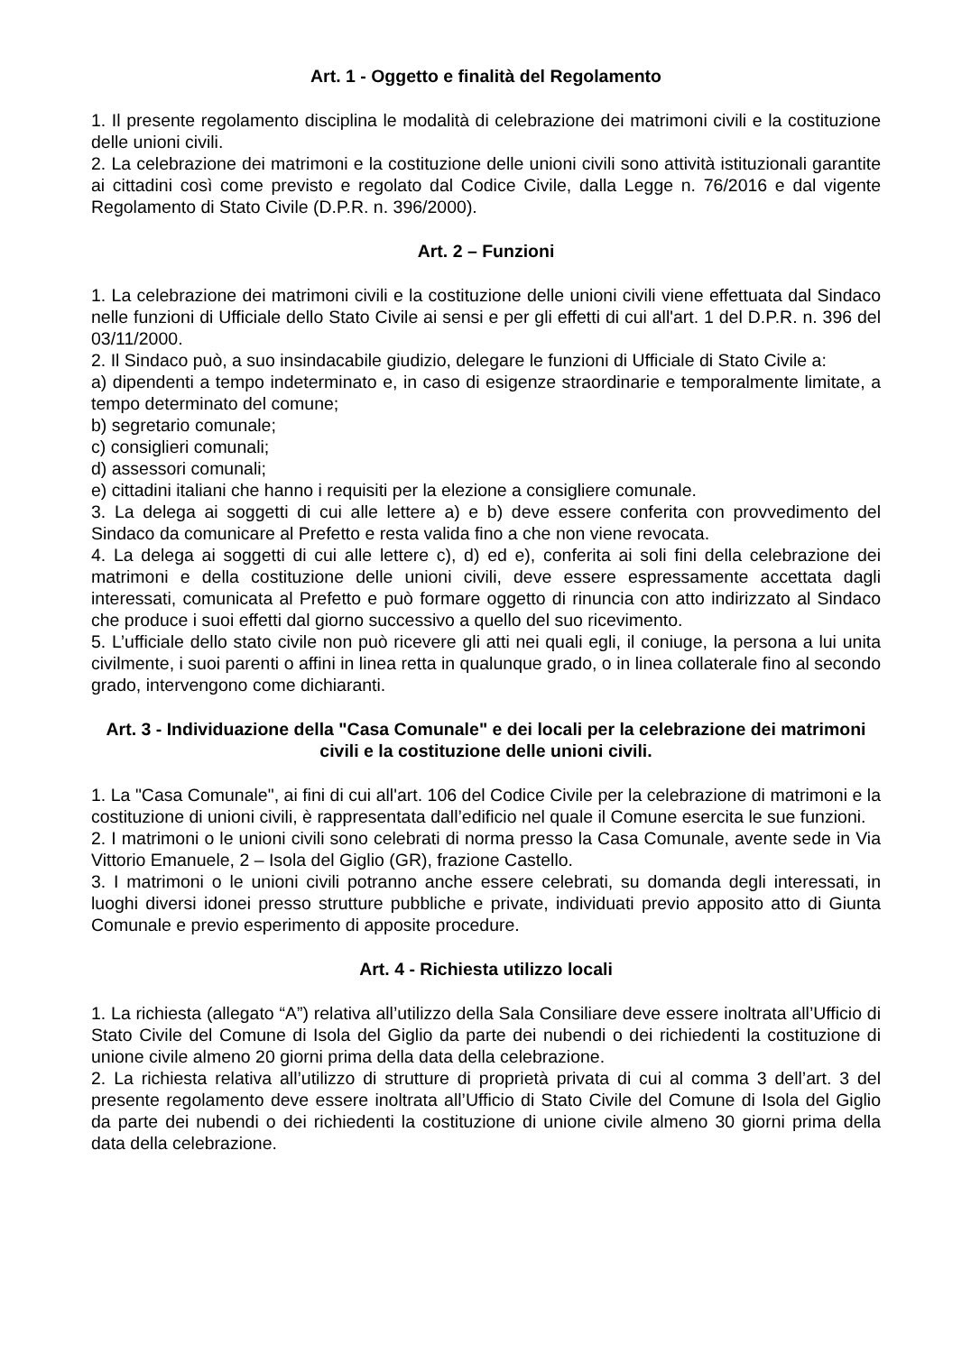Art. 1 - Oggetto e finalità del Regolamento
1. Il presente regolamento disciplina le modalità di celebrazione dei matrimoni civili e la costituzione delle unioni civili.
2. La celebrazione dei matrimoni e la costituzione delle unioni civili sono attività istituzionali garantite ai cittadini così come previsto e regolato dal Codice Civile, dalla Legge n. 76/2016 e dal vigente Regolamento di Stato Civile (D.P.R. n. 396/2000).
Art. 2 – Funzioni
1. La celebrazione dei matrimoni civili e la costituzione delle unioni civili viene effettuata dal Sindaco nelle funzioni di Ufficiale dello Stato Civile ai sensi e per gli effetti di cui all'art. 1 del D.P.R. n. 396 del 03/11/2000.
2. Il Sindaco può, a suo insindacabile giudizio, delegare le funzioni di Ufficiale di Stato Civile a:
a) dipendenti a tempo indeterminato e, in caso di esigenze straordinarie e temporalmente limitate, a tempo determinato del comune;
b) segretario comunale;
c) consiglieri comunali;
d) assessori comunali;
e) cittadini italiani che hanno i requisiti per la elezione a consigliere comunale.
3. La delega ai soggetti di cui alle lettere a) e b) deve essere conferita con provvedimento del Sindaco da comunicare al Prefetto e resta valida fino a che non viene revocata.
4. La delega ai soggetti di cui alle lettere c), d) ed e), conferita ai soli fini della celebrazione dei matrimoni e della costituzione delle unioni civili, deve essere espressamente accettata dagli interessati, comunicata al Prefetto e può formare oggetto di rinuncia con atto indirizzato al Sindaco che produce i suoi effetti dal giorno successivo a quello del suo ricevimento.
5. L’ufficiale dello stato civile non può ricevere gli atti nei quali egli, il coniuge, la persona a lui unita civilmente, i suoi parenti o affini in linea retta in qualunque grado, o in linea collaterale fino al secondo grado, intervengono come dichiaranti.
Art. 3 - Individuazione della "Casa Comunale" e dei locali per la celebrazione dei matrimoni civili e la costituzione delle unioni civili.
1. La "Casa Comunale", ai fini di cui all'art. 106 del Codice Civile per la celebrazione di matrimoni e la costituzione di unioni civili, è rappresentata dall’edificio nel quale il Comune esercita le sue funzioni.
2. I matrimoni o le unioni civili sono celebrati di norma presso la Casa Comunale, avente sede in Via Vittorio Emanuele, 2 – Isola del Giglio (GR), frazione Castello.
3. I matrimoni o le unioni civili potranno anche essere celebrati, su domanda degli interessati, in luoghi diversi idonei presso strutture pubbliche e private, individuati previo apposito atto di Giunta Comunale e previo esperimento di apposite procedure.
Art. 4 - Richiesta utilizzo locali
1. La richiesta (allegato “A”) relativa all’utilizzo della Sala Consiliare deve essere inoltrata all’Ufficio di Stato Civile del Comune di Isola del Giglio da parte dei nubendi o dei richiedenti la costituzione di unione civile almeno 20 giorni prima della data della celebrazione.
2. La richiesta relativa all’utilizzo di strutture di proprietà privata di cui al comma 3 dell’art. 3 del presente regolamento deve essere inoltrata all’Ufficio di Stato Civile del Comune di Isola del Giglio da parte dei nubendi o dei richiedenti la costituzione di unione civile almeno 30 giorni prima della data della celebrazione.